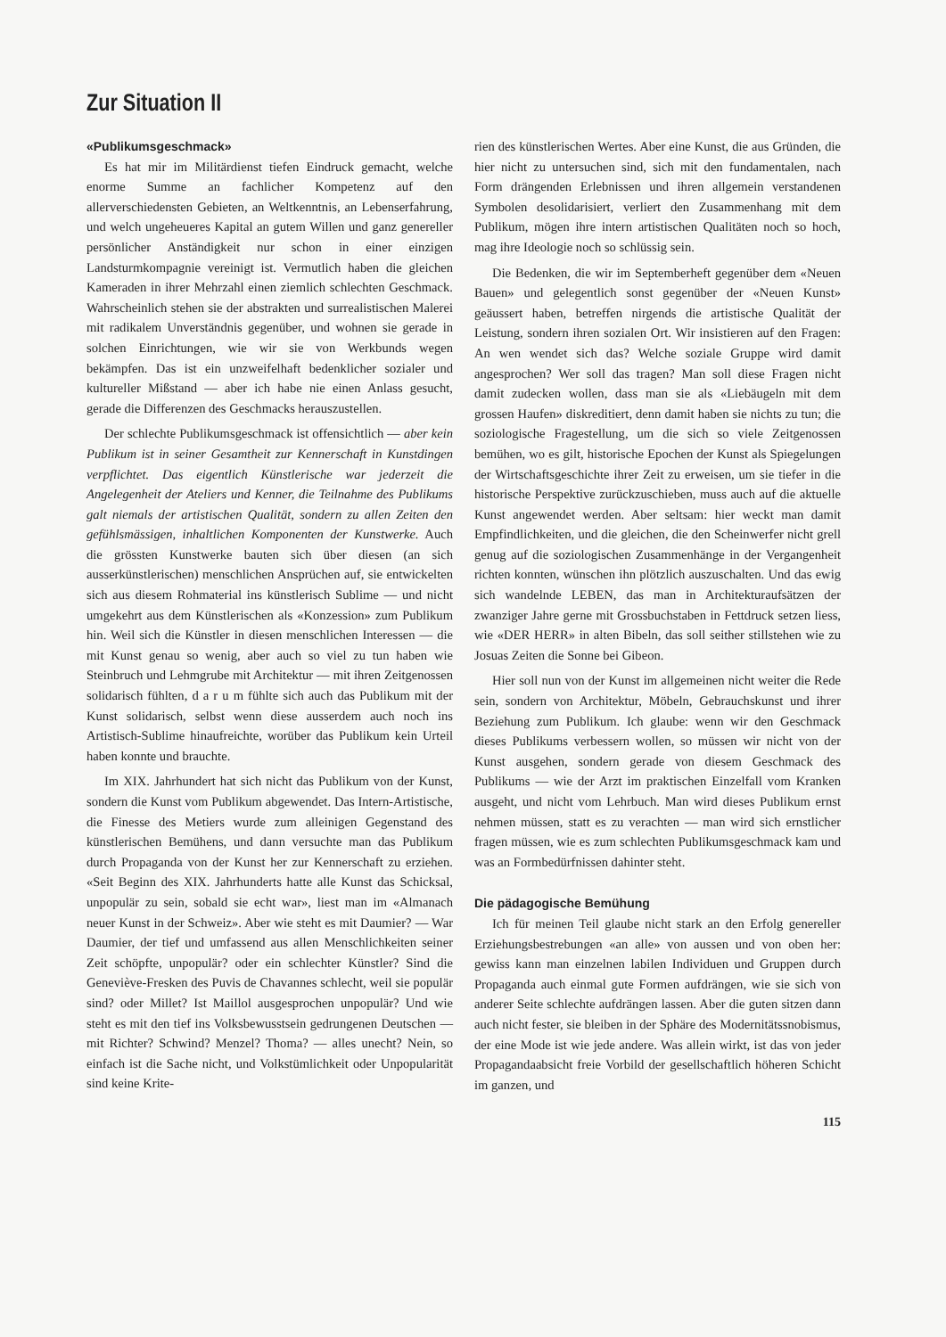Zur Situation II
«Publikumsgeschmack»
Es hat mir im Militärdienst tiefen Eindruck gemacht, welche enorme Summe an fachlicher Kompetenz auf den allerverschiedensten Gebieten, an Weltkenntnis, an Lebenserfahrung, und welch ungeheueres Kapital an gutem Willen und ganz genereller persönlicher Anständigkeit nur schon in einer einzigen Landsturmkompagnie vereinigt ist. Vermutlich haben die gleichen Kameraden in ihrer Mehrzahl einen ziemlich schlechten Geschmack. Wahrscheinlich stehen sie der abstrakten und surrealistischen Malerei mit radikalem Unverständnis gegenüber, und wohnen sie gerade in solchen Einrichtungen, wie wir sie von Werkbunds wegen bekämpfen. Das ist ein unzweifelhaft bedenklicher sozialer und kultureller Mißstand — aber ich habe nie einen Anlass gesucht, gerade die Differenzen des Geschmacks herauszustellen.
Der schlechte Publikumsgeschmack ist offensichtlich — aber kein Publikum ist in seiner Gesamtheit zur Kennerschaft in Kunstdingen verpflichtet. Das eigentlich Künstlerische war jederzeit die Angelegenheit der Ateliers und Kenner, die Teilnahme des Publikums galt niemals der artistischen Qualität, sondern zu allen Zeiten den gefühlsmässigen, inhaltlichen Komponenten der Kunstwerke. Auch die grössten Kunstwerke bauten sich über diesen (an sich ausserkünstlerischen) menschlichen Ansprüchen auf, sie entwickelten sich aus diesem Rohmaterial ins künstlerisch Sublime — und nicht umgekehrt aus dem Künstlerischen als «Konzession» zum Publikum hin. Weil sich die Künstler in diesen menschlichen Interessen — die mit Kunst genau so wenig, aber auch so viel zu tun haben wie Steinbruch und Lehmgrube mit Architektur — mit ihren Zeitgenossen solidarisch fühlten, d a r u m fühlte sich auch das Publikum mit der Kunst solidarisch, selbst wenn diese ausserdem auch noch ins Artistisch-Sublime hinaufreichte, worüber das Publikum kein Urteil haben konnte und brauchte.
Im XIX. Jahrhundert hat sich nicht das Publikum von der Kunst, sondern die Kunst vom Publikum abgewendet. Das Intern-Artistische, die Finesse des Metiers wurde zum alleinigen Gegenstand des künstlerischen Bemühens, und dann versuchte man das Publikum durch Propaganda von der Kunst her zur Kennerschaft zu erziehen. «Seit Beginn des XIX. Jahrhunderts hatte alle Kunst das Schicksal, unpopulär zu sein, sobald sie echt war», liest man im «Almanach neuer Kunst in der Schweiz». Aber wie steht es mit Daumier? — War Daumier, der tief und umfassend aus allen Menschlichkeiten seiner Zeit schöpfte, unpopulär? oder ein schlechter Künstler? Sind die Geneviève-Fresken des Puvis de Chavannes schlecht, weil sie populär sind? oder Millet? Ist Maillol ausgesprochen unpopulär? Und wie steht es mit den tief ins Volksbewusstsein gedrungenen Deutschen — mit Richter? Schwind? Menzel? Thoma? — alles unecht? Nein, so einfach ist die Sache nicht, und Volkstümlichkeit oder Unpopularität sind keine Krite-
rien des künstlerischen Wertes. Aber eine Kunst, die aus Gründen, die hier nicht zu untersuchen sind, sich mit den fundamentalen, nach Form drängenden Erlebnissen und ihren allgemein verstandenen Symbolen desolidarisiert, verliert den Zusammenhang mit dem Publikum, mögen ihre intern artistischen Qualitäten noch so hoch, mag ihre Ideologie noch so schlüssig sein.
Die Bedenken, die wir im Septemberheft gegenüber dem «Neuen Bauen» und gelegentlich sonst gegenüber der «Neuen Kunst» geäussert haben, betreffen nirgends die artistische Qualität der Leistung, sondern ihren sozialen Ort. Wir insistieren auf den Fragen: An wen wendet sich das? Welche soziale Gruppe wird damit angesprochen? Wer soll das tragen? Man soll diese Fragen nicht damit zudecken wollen, dass man sie als «Liebäugeln mit dem grossen Haufen» diskreditiert, denn damit haben sie nichts zu tun; die soziologische Fragestellung, um die sich so viele Zeitgenossen bemühen, wo es gilt, historische Epochen der Kunst als Spiegelungen der Wirtschaftsgeschichte ihrer Zeit zu erweisen, um sie tiefer in die historische Perspektive zurückzuschieben, muss auch auf die aktuelle Kunst angewendet werden. Aber seltsam: hier weckt man damit Empfindlichkeiten, und die gleichen, die den Scheinwerfer nicht grell genug auf die soziologischen Zusammenhänge in der Vergangenheit richten konnten, wünschen ihn plötzlich auszuschalten. Und das ewig sich wandelnde LEBEN, das man in Architekturaufsätzen der zwanziger Jahre gerne mit Grossbuchstaben in Fettdruck setzen liess, wie «DER HERR» in alten Bibeln, das soll seither stillstehen wie zu Josuas Zeiten die Sonne bei Gibeon.
Hier soll nun von der Kunst im allgemeinen nicht weiter die Rede sein, sondern von Architektur, Möbeln, Gebrauchskunst und ihrer Beziehung zum Publikum. Ich glaube: wenn wir den Geschmack dieses Publikums verbessern wollen, so müssen wir nicht von der Kunst ausgehen, sondern gerade von diesem Geschmack des Publikums — wie der Arzt im praktischen Einzelfall vom Kranken ausgeht, und nicht vom Lehrbuch. Man wird dieses Publikum ernst nehmen müssen, statt es zu verachten — man wird sich ernstlicher fragen müssen, wie es zum schlechten Publikumsgeschmack kam und was an Formbedürfnissen dahinter steht.
Die pädagogische Bemühung
Ich für meinen Teil glaube nicht stark an den Erfolg genereller Erziehungsbestrebungen «an alle» von aussen und von oben her: gewiss kann man einzelnen labilen Individuen und Gruppen durch Propaganda auch einmal gute Formen aufdrängen, wie sie sich von anderer Seite schlechte aufdrängen lassen. Aber die guten sitzen dann auch nicht fester, sie bleiben in der Sphäre des Modernitätssnobismus, der eine Mode ist wie jede andere. Was allein wirkt, ist das von jeder Propagandaabsicht freie Vorbild der gesellschaftlich höheren Schicht im ganzen, und
115